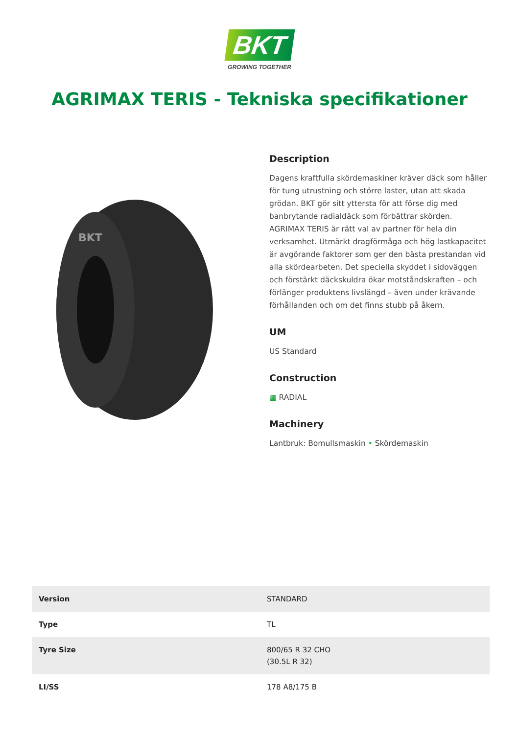BKT
GROWING TOGETHER
AGRIMAX TERIS - Tekniska specifikationer
BKT
Description
Dagens kraftfulla skördemaskiner kräver däck som håller för tung utrustning och större laster, utan att skada grödan. BKT gör sitt yttersta för att förse dig med banbrytande radialdäck som förbättrar skörden. AGRIMAX TERIS är rätt val av partner för hela din verksamhet. Utmärkt dragförmåga och hög lastkapacitet är avgörande faktorer som ger den bästa prestandan vid alla skördearbeten. Det speciella skyddet i sidoväggen och förstärkt däckskuldra ökar motståndskraften – och förlänger produktens livslängd – även under krävande förhållanden och om det finns stubb på åkern.
UM
US Standard
Construction
▦ RADIAL
Machinery
Lantbruk: Bomullsmaskin • Skördemaskin
| Version | STANDARD |
| Type | TL |
| Tyre Size | 800/65 R 32 CHO (30.5L R 32) |
| LI/SS | 178 A8/175 B |